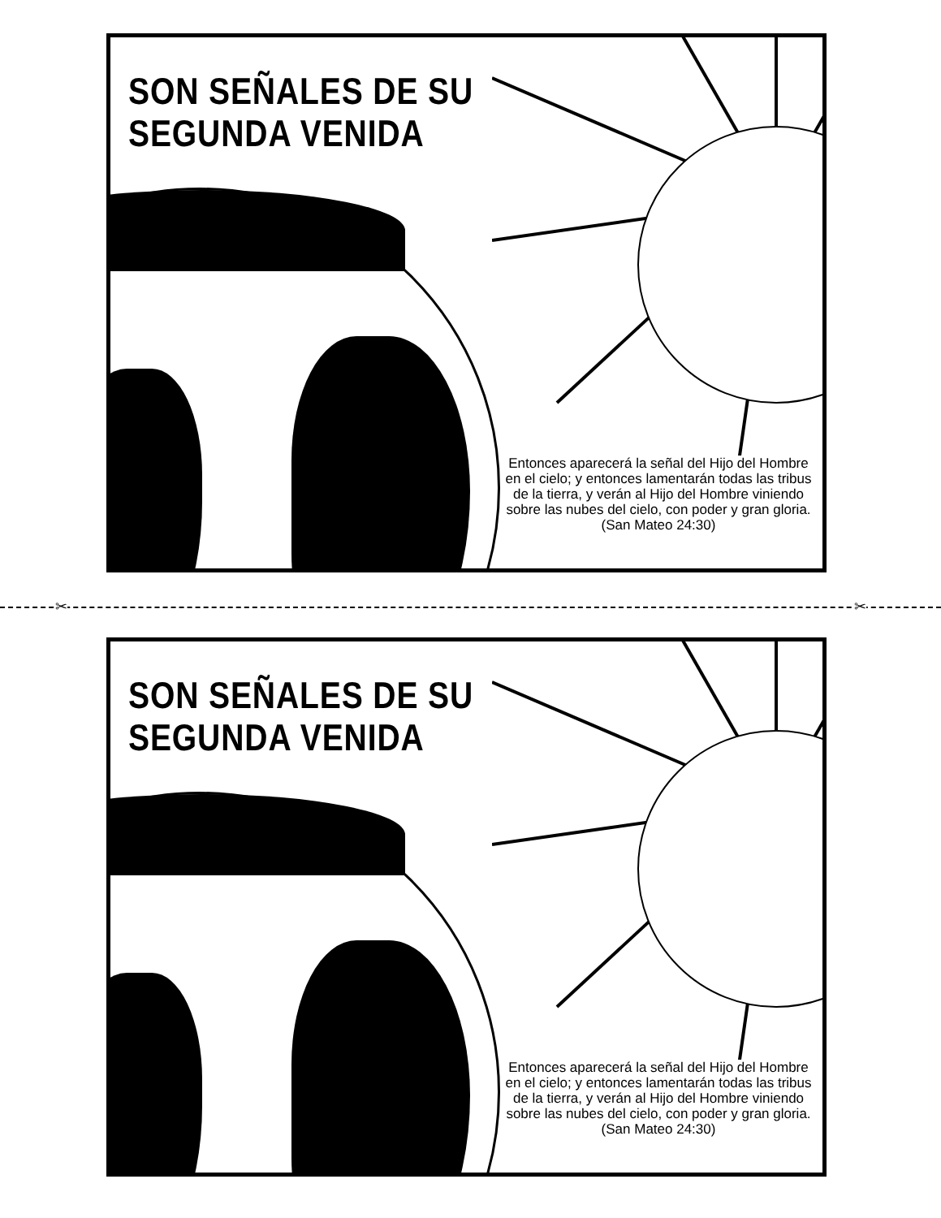SON SEÑALES DE SU
SEGUNDA VENIDA
Entonces aparecerá la señal del Hijo del Hombre en el cielo; y entonces lamentarán todas las tribus de la tierra, y verán al Hijo del Hombre viniendo sobre las nubes del cielo, con poder y gran gloria.
(San Mateo 24:30)
✂ ✂
SON SEÑALES DE SU
SEGUNDA VENIDA
Entonces aparecerá la señal del Hijo del Hombre en el cielo; y entonces lamentarán todas las tribus de la tierra, y verán al Hijo del Hombre viniendo sobre las nubes del cielo, con poder y gran gloria.
(San Mateo 24:30)